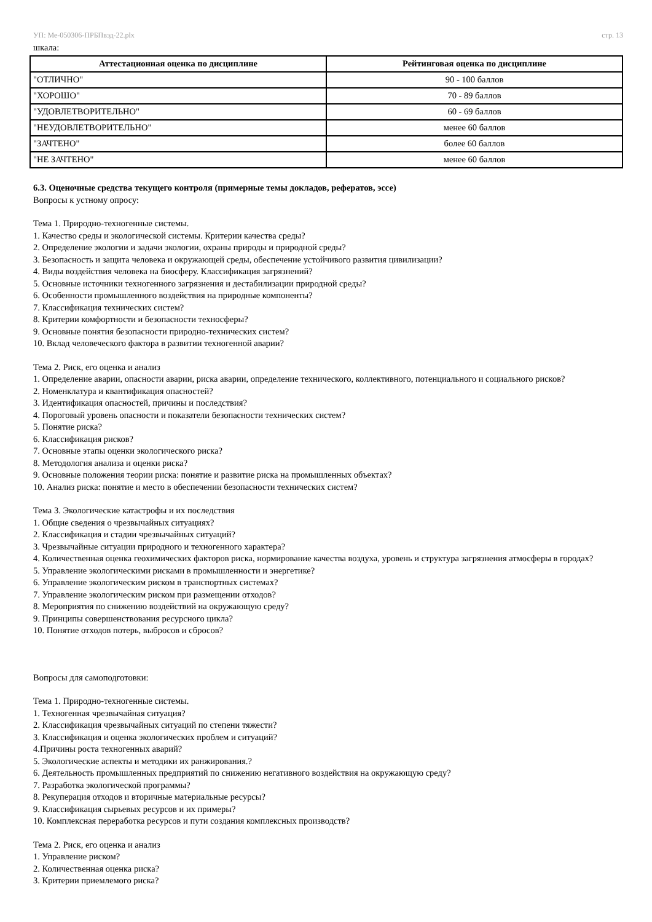УП: Ме-050306-ПРБПвэд-22.plx стр. 13
шкала:
| Аттестационная оценка по дисциплине | Рейтинговая оценка по дисциплине |
| --- | --- |
| "ОТЛИЧНО" | 90 - 100 баллов |
| "ХОРОШО" | 70 - 89 баллов |
| "УДОВЛЕТВОРИТЕЛЬНО" | 60 - 69 баллов |
| "НЕУДОВЛЕТВОРИТЕЛЬНО" | менее 60 баллов |
| "ЗАЧТЕНО" | более 60 баллов |
| "НЕ ЗАЧТЕНО" | менее 60 баллов |
6.3. Оценочные средства текущего контроля (примерные темы докладов, рефератов, эссе)
Вопросы к устному опросу:
Тема 1. Природно-техногенные системы.
1. Качество среды и экологической системы. Критерии качества среды?
2. Определение экологии и задачи экологии, охраны природы и природной среды?
3. Безопасность и защита человека и окружающей среды, обеспечение устойчивого развития цивилизации?
4. Виды воздействия человека на биосферу. Классификация загрязнений?
5. Основные источники техногенного загрязнения и дестабилизации природной среды?
6. Особенности промышленного воздействия на природные компоненты?
7. Классификация технических систем?
8. Критерии комфортности и безопасности техносферы?
9. Основные понятия безопасности природно-технических систем?
10. Вклад человеческого фактора в развитии техногенной аварии?
Тема 2. Риск, его оценка и анализ
1. Определение аварии, опасности аварии, риска аварии, определение технического, коллективного, потенциального и социального рисков?
2. Номенклатура и квантификация опасностей?
3. Идентификация опасностей, причины и последствия?
4. Пороговый уровень опасности и показатели безопасности технических систем?
5. Понятие риска?
6. Классификация рисков?
7. Основные этапы оценки экологического риска?
8. Методология анализа и оценки риска?
9. Основные положения теории риска: понятие и развитие риска на промышленных объектах?
10. Анализ риска: понятие и место в обеспечении безопасности технических систем?
Тема 3. Экологические катастрофы и их последствия
1. Общие сведения о чрезвычайных ситуациях?
2. Классификация и стадии чрезвычайных ситуаций?
3. Чрезвычайные ситуации природного и техногенного характера?
4. Количественная оценка геохимических факторов риска, нормирование качества воздуха, уровень и структура загрязнения атмосферы в городах?
5. Управление экологическими рисками в промышленности и энергетике?
6. Управление экологическим риском в транспортных системах?
7. Управление экологическим риском при размещении отходов?
8. Мероприятия по снижению воздействий на окружающую среду?
9. Принципы совершенствования ресурсного цикла?
10. Понятие отходов потерь, выбросов и сбросов?
Вопросы для самоподготовки:
Тема 1. Природно-техногенные системы.
1. Техногенная чрезвычайная ситуация?
2. Классификация чрезвычайных ситуаций по степени тяжести?
3. Классификация и оценка экологических проблем и ситуаций?
4.Причины роста техногенных аварий?
5. Экологические аспекты и методики их ранжирования.?
6. Деятельность промышленных предприятий по снижению негативного воздействия на окружающую среду?
7. Разработка экологической программы?
8. Рекуперация отходов и вторичные материальные ресурсы?
9. Классификация сырьевых ресурсов и их примеры?
10. Комплексная переработка ресурсов и пути создания комплексных производств?
Тема 2. Риск, его оценка и анализ
1. Управление риском?
2. Количественная оценка риска?
3. Критерии приемлемого риска?